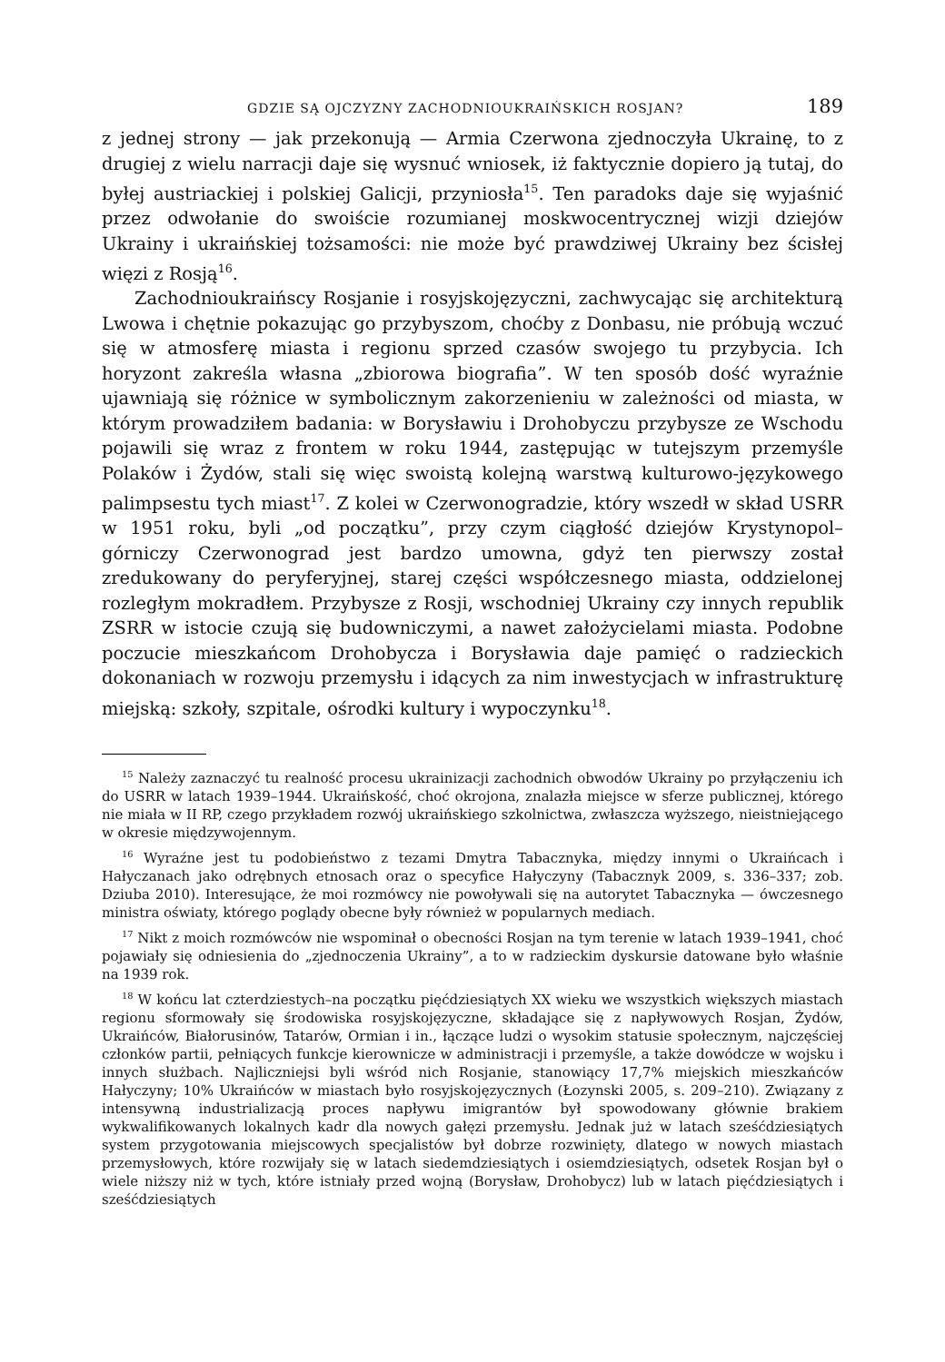GDZIE SĄ OJCZYZNY ZACHODNIOUKRAIŃSKICH ROSJAN? 189
z jednej strony — jak przekonują — Armia Czerwona zjednoczyła Ukrainę, to z drugiej z wielu narracji daje się wysnuć wniosek, iż faktycznie dopiero ją tutaj, do byłej austriackiej i polskiej Galicji, przyniosła<sup>15</sup>. Ten paradoks daje się wyjaśnić przez odwołanie do swoiście rozumianej moskwocentrycznej wizji dziejów Ukrainy i ukraińskiej tożsamości: nie może być prawdziwej Ukrainy bez ścisłej więzi z Rosją<sup>16</sup>.
Zachodnioukraińscy Rosjanie i rosyjskojęzyczni, zachwycając się architekturą Lwowa i chętnie pokazując go przybyszom, choćby z Donbasu, nie próbują wczuć się w atmosferę miasta i regionu sprzed czasów swojego tu przybycia. Ich horyzont zakreśla własna „zbiorowa biografia”. W ten sposób dość wyraźnie ujawniają się różnice w symbolicznym zakorzenieniu w zależności od miasta, w którym prowadziłem badania: w Borysławiu i Drohobyczu przybysze ze Wschodu pojawili się wraz z frontem w roku 1944, zastępując w tutejszym przemyśle Polaków i Żydów, stali się więc swoistą kolejną warstwą kulturowo-językowego palimpsestu tych miast<sup>17</sup>. Z kolei w Czerwonogradzie, który wszedł w skład USRR w 1951 roku, byli „od początku”, przy czym ciągłość dziejów Krystynopol–górniczy Czerwonograd jest bardzo umowna, gdyż ten pierwszy został zredukowany do peryferyjnej, starej części współczesnego miasta, oddzielonej rozległym mokradłem. Przybysze z Rosji, wschodniej Ukrainy czy innych republik ZSRR w istocie czują się budowniczymi, a nawet założycielami miasta. Podobne poczucie mieszkańcom Drohobycza i Borysławia daje pamięć o radzieckich dokonaniach w rozwoju przemysłu i idących za nim inwestycjach w infrastrukturę miejską: szkoły, szpitale, ośrodki kultury i wypoczynku<sup>18</sup>.
<sup>15</sup> Należy zaznaczyć tu realność procesu ukrainizacji zachodnich obwodów Ukrainy po przyłączeniu ich do USRR w latach 1939–1944. Ukraińskość, choć okrojona, znalazła miejsce w sferze publicznej, którego nie miała w II RP, czego przykładem rozwój ukraińskiego szkolnictwa, zwłaszcza wyższego, nieistniejącego w okresie międzywojennym.
<sup>16</sup> Wyraźne jest tu podobieństwo z tezami Dmytra Tabacznyka, między innymi o Ukraińcach i Hałyczanach jako odrębnych etnosach oraz o specyfice Hałyczyny (Tabacznyk 2009, s. 336–337; zob. Dziuba 2010). Interesujące, że moi rozmówcy nie powoływali się na autorytet Tabacznyka — ówczesnego ministra oświaty, którego poglądy obecne były również w popularnych mediach.
<sup>17</sup> Nikt z moich rozmówców nie wspominał o obecności Rosjan na tym terenie w latach 1939–1941, choć pojawiały się odniesienia do „zjednoczenia Ukrainy”, a to w radzieckim dyskursie datowane było właśnie na 1939 rok.
<sup>18</sup> W końcu lat czterdziestych–na początku pięćdziesiątych XX wieku we wszystkich większych miastach regionu sformowały się środowiska rosyjskojęzyczne, składające się z napływowych Rosjan, Żydów, Ukraińców, Białorusinów, Tatarów, Ormian i in., łączące ludzi o wysokim statusie społecznym, najczęściej członków partii, pełniących funkcje kierownicze w administracji i przemyśle, a także dowódcze w wojsku i innych służbach. Najliczniejsi byli wśród nich Rosjanie, stanowiący 17,7% miejskich mieszkańców Hałyczyny; 10% Ukraińców w miastach było rosyjskojęzycznych (Łozynski 2005, s. 209–210). Związany z intensywną industrializacją proces napływu imigrantów był spowodowany głównie brakiem wykwalifikowanych lokalnych kadr dla nowych gałęzi przemysłu. Jednak już w latach sześćdziesiątych system przygotowania miejscowych specjalistów był dobrze rozwinięty, dlatego w nowych miastach przemysłowych, które rozwijały się w latach siedemdziesiątych i osiemdziesiątych, odsetek Rosjan był o wiele niższy niż w tych, które istniały przed wojną (Borysław, Drohobycz) lub w latach pięćdziesiątych i sześćdziesiątych